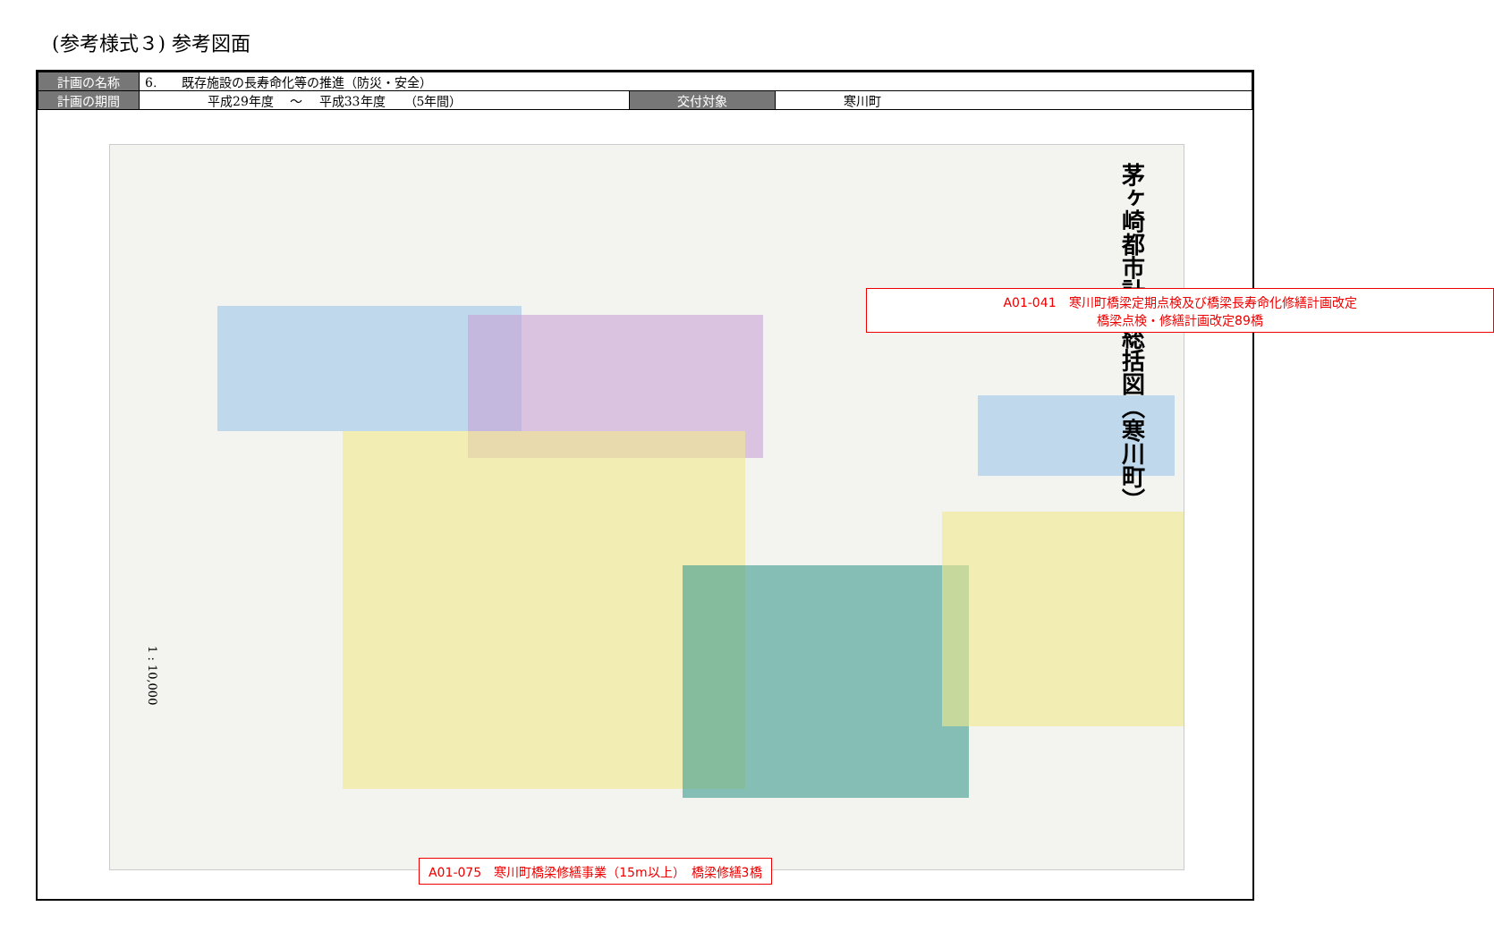(参考様式３) 参考図面
| 計画の名称 | 6. 既存施設の長寿命化等の推進（防災・安全） | | |
| 計画の期間 | 平成29年度 ～ 平成33年度 （5年間） | 交付対象 | 寒川町 |
茅ヶ崎都市計画総括図（寒川町）
1 : 10,000
A01-041　寒川町橋梁定期点検及び橋梁長寿命化修繕計画改定
橋梁点検・修繕計画改定89橋
A01-075　寒川町橋梁修繕事業（15m以上）　橋梁修繕3橋